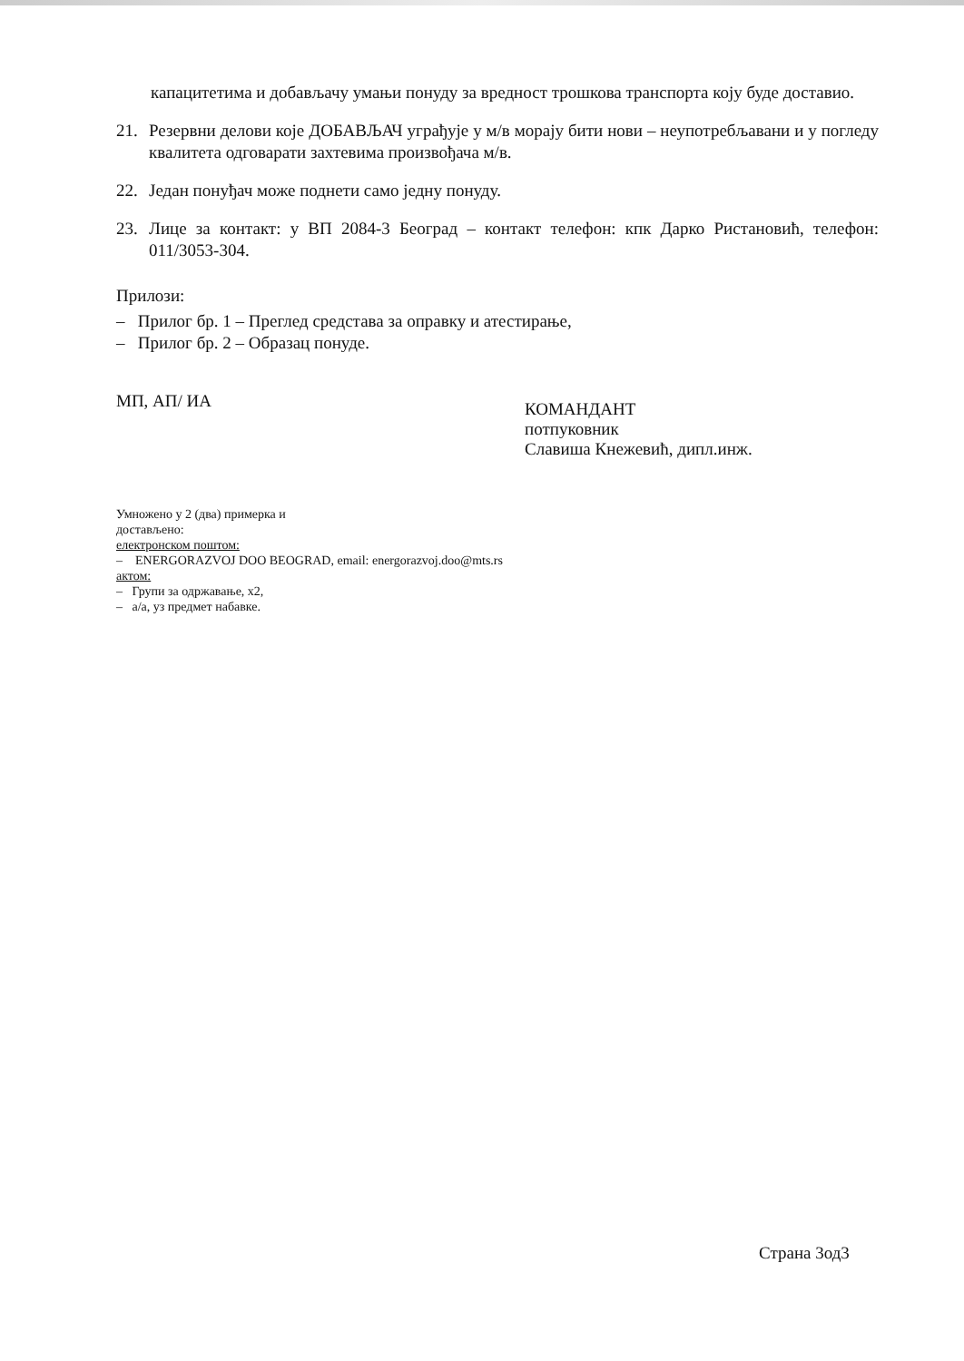капацитетима и добављачу умањи понуду за вредност трошкова транспорта коју буде доставио.
21. Резервни делови које ДОБАВЉАЧ уграђује у м/в морају бити нови – неупотребљавани и у погледу квалитета одговарати захтевима произвођача м/в.
22. Један понуђач може поднети само једну понуду.
23. Лице за контакт: у ВП 2084-3 Београд – контакт телефон: кпк Дарко Ристановић, телефон: 011/3053-304.
Прилози:
– Прилог бр. 1 – Преглед средстава за оправку и атестирање,
– Прилог бр. 2 – Образац понуде.
МП, АП/ ИА
КОМАНДАНТ
потпуковник
Славиша Кнежевић, дипл.инж.
Умножено у 2 (два) примерка и
достављено:
електронском поштом:
– ENERGORAZVOJ DOO BEOGRAD, email: energorazvoj.doo@mts.rs
актом:
– Групи за одржавање, x2,
– а/а, уз предмет набавке.
Страна 3од3